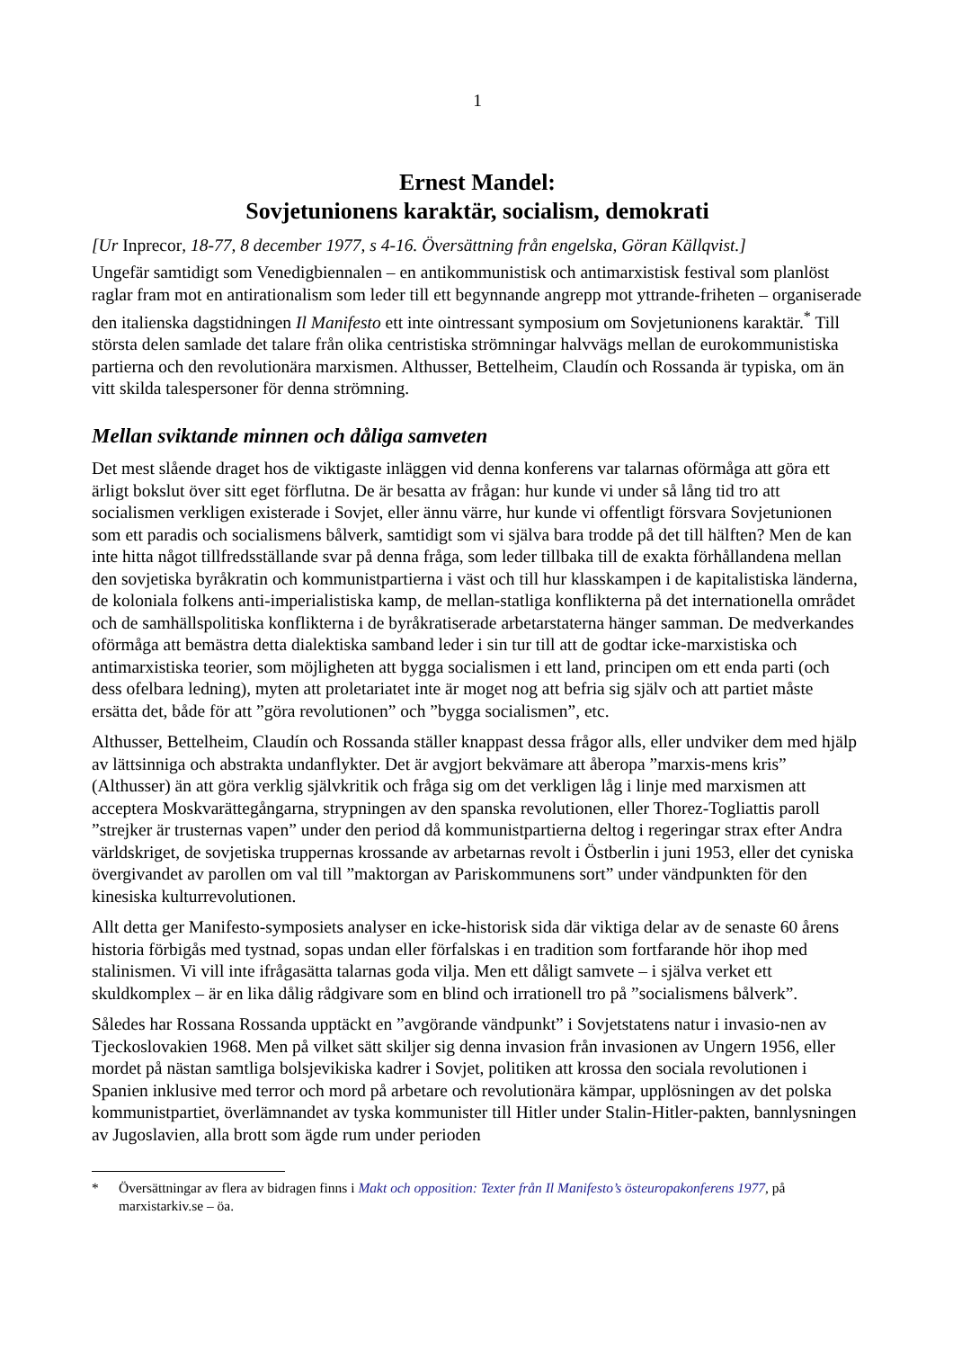1
Ernest Mandel:
Sovjetunionens karaktär, socialism, demokrati
[Ur Inprecor, 18-77, 8 december 1977, s 4-16. Översättning från engelska, Göran Källqvist.]
Ungefär samtidigt som Venedigbiennalen – en antikommunistisk och antimarxistisk festival som planlöst raglar fram mot en antirationalism som leder till ett begynnande angrepp mot yttrande-friheten – organiserade den italienska dagstidningen Il Manifesto ett inte ointressant symposium om Sovjetunionens karaktär.<sup>*</sup> Till största delen samlade det talare från olika centristiska strömningar halvvägs mellan de eurokommunistiska partierna och den revolutionära marxismen. Althusser, Bettelheim, Claudín och Rossanda är typiska, om än vitt skilda talespersoner för denna strömning.
Mellan sviktande minnen och dåliga samveten
Det mest slående draget hos de viktigaste inläggen vid denna konferens var talarnas oförmåga att göra ett ärligt bokslut över sitt eget förflutna. De är besatta av frågan: hur kunde vi under så lång tid tro att socialismen verkligen existerade i Sovjet, eller ännu värre, hur kunde vi offentligt försvara Sovjetunionen som ett paradis och socialismens bålverk, samtidigt som vi själva bara trodde på det till hälften? Men de kan inte hitta något tillfredsställande svar på denna fråga, som leder tillbaka till de exakta förhållandena mellan den sovjetiska byråkratin och kommunistpartierna i väst och till hur klasskampen i de kapitalistiska länderna, de koloniala folkens anti-imperialistiska kamp, de mellan-statliga konflikterna på det internationella området och de samhällspolitiska konflikterna i de byråkratiserade arbetarstaterna hänger samman. De medverkandes oförmåga att bemästra detta dialektiska samband leder i sin tur till att de godtar icke-marxistiska och antimarxistiska teorier, som möjligheten att bygga socialismen i ett land, principen om ett enda parti (och dess ofelbara ledning), myten att proletariatet inte är moget nog att befria sig själv och att partiet måste ersätta det, både för att ”göra revolutionen” och ”bygga socialismen”, etc.
Althusser, Bettelheim, Claudín och Rossanda ställer knappast dessa frågor alls, eller undviker dem med hjälp av lättsinniga och abstrakta undanflykter. Det är avgjort bekvämare att åberopa ”marxis-mens kris” (Althusser) än att göra verklig självkritik och fråga sig om det verkligen låg i linje med marxismen att acceptera Moskvarättegångarna, strypningen av den spanska revolutionen, eller Thorez-Togliattis paroll ”strejker är trusternas vapen” under den period då kommunistpartierna deltog i regeringar strax efter Andra världskriget, de sovjetiska truppernas krossande av arbetarnas revolt i Östberlin i juni 1953, eller det cyniska övergivandet av parollen om val till ”maktorgan av Pariskommunens sort” under vändpunkten för den kinesiska kulturrevolutionen.
Allt detta ger Manifesto-symposiets analyser en icke-historisk sida där viktiga delar av de senaste 60 årens historia förbigås med tystnad, sopas undan eller förfalskas i en tradition som fortfarande hör ihop med stalinismen. Vi vill inte ifrågasätta talarnas goda vilja. Men ett dåligt samvete – i själva verket ett skuldkomplex – är en lika dålig rådgivare som en blind och irrationell tro på ”socialismens bålverk”.
Således har Rossana Rossanda upptäckt en ”avgörande vändpunkt” i Sovjetstatens natur i invasio-nen av Tjeckoslovakien 1968. Men på vilket sätt skiljer sig denna invasion från invasionen av Ungern 1956, eller mordet på nästan samtliga bolsjevikiska kadrer i Sovjet, politiken att krossa den sociala revolutionen i Spanien inklusive med terror och mord på arbetare och revolutionära kämpar, upplösningen av det polska kommunistpartiet, överlämnandet av tyska kommunister till Hitler under Stalin-Hitler-pakten, bannlysningen av Jugoslavien, alla brott som ägde rum under perioden
* Översättningar av flera av bidragen finns i Makt och opposition: Texter från Il Manifesto’s östeuropakonferens 1977, på marxistarkiv.se – öa.